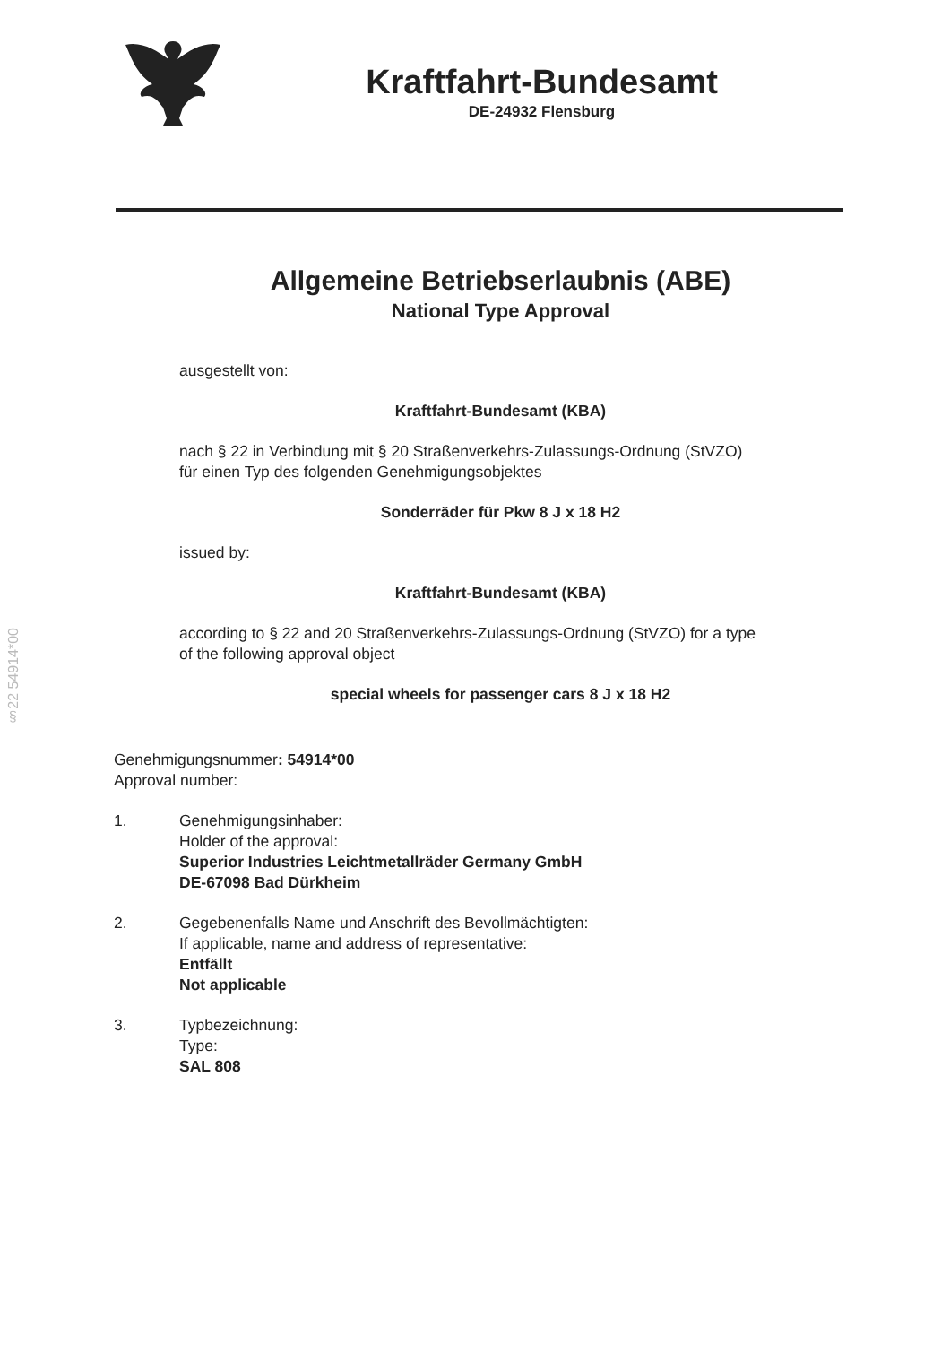§22 54914*00
Kraftfahrt-Bundesamt
DE-24932 Flensburg
Allgemeine Betriebserlaubnis (ABE)
National Type Approval
ausgestellt von:
Kraftfahrt-Bundesamt (KBA)
nach § 22 in Verbindung mit § 20 Straßenverkehrs-Zulassungs-Ordnung (StVZO)
für einen Typ des folgenden Genehmigungsobjektes
Sonderräder für Pkw 8 J x 18 H2
issued by:
Kraftfahrt-Bundesamt (KBA)
according to § 22 and 20 Straßenverkehrs-Zulassungs-Ordnung (StVZO) for a type
of the following approval object
special wheels for passenger cars 8 J x 18 H2
Genehmigungsnummer: 54914*00
Approval number:
1. Genehmigungsinhaber:
Holder of the approval:
Superior Industries Leichtmetallräder Germany GmbH
DE-67098 Bad Dürkheim
2. Gegebenenfalls Name und Anschrift des Bevollmächtigten:
If applicable, name and address of representative:
Entfällt
Not applicable
3. Typbezeichnung:
Type:
SAL 808